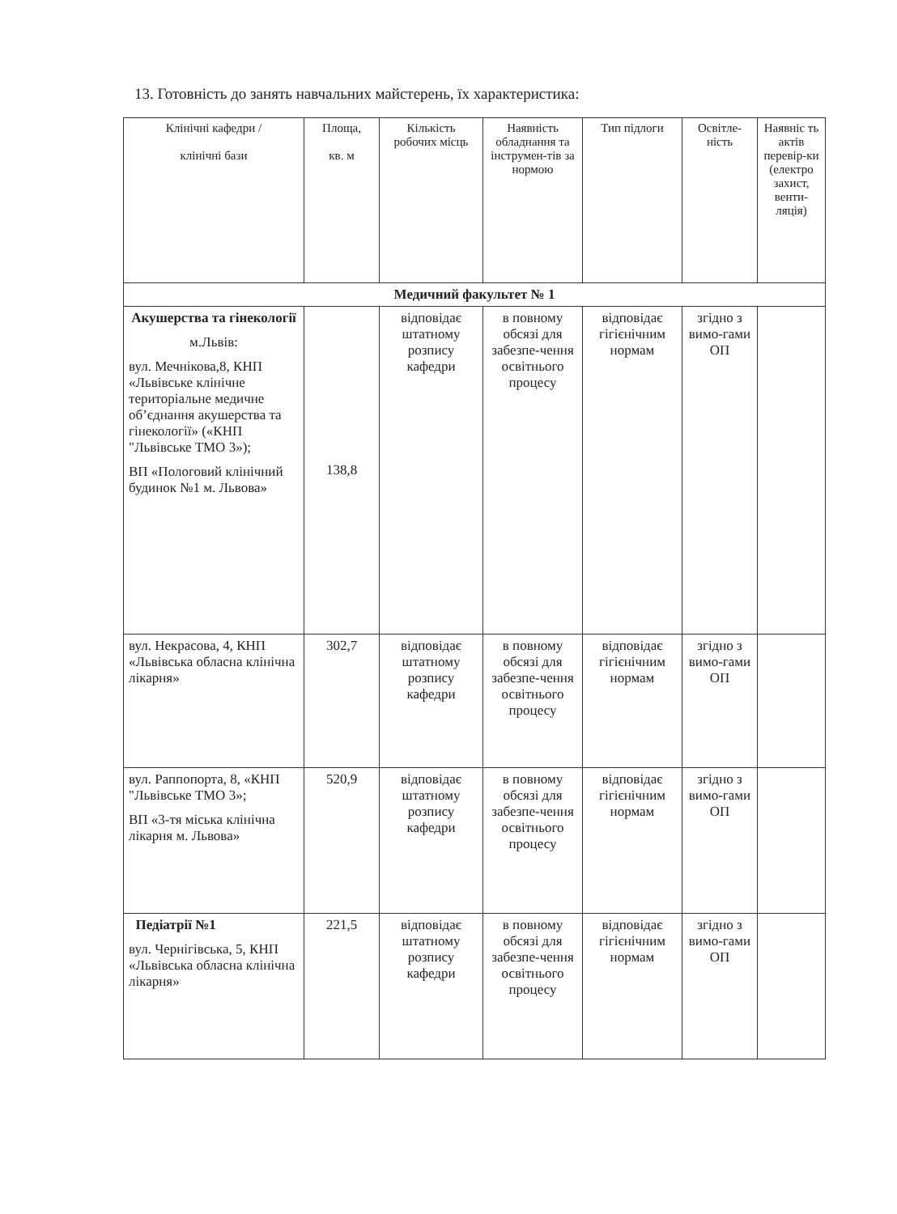13. Готовність до занять навчальних майстерень, їх характеристика:
| Клінічні кафедри / клінічні бази | Площа, кв. м | Кількість робочих місць | Наявність обладнання та інструмен-тів за нормою | Тип підлоги | Освітле-ність | Наявніс ть актів перевір-ки (електро захист, венти-ляція) |
| --- | --- | --- | --- | --- | --- | --- |
| Медичний факультет № 1 | | | | | | |
| Акушерства та гінекології м.Львів: вул. Мечнікова,8, КНП «Львівське клінічне територіальне медичне об’єднання акушерства та гінекології» («КНП "Львівське ТМО 3»); ВП «Пологовий клінічний будинок №1 м. Львова» | 138,8 | відповідає штатному розпису кафедри | в повному обсязі для забезпе-чення освітнього процесу | відповідає гігієнічним нормам | згідно з вимо-гами ОП | |
| вул. Некрасова, 4, КНП «Львівська обласна клінічна лікарня» | 302,7 | відповідає штатному розпису кафедри | в повному обсязі для забезпе-чення освітнього процесу | відповідає гігієнічним нормам | згідно з вимо-гами ОП | |
| вул. Раппопорта, 8, «КНП "Львівське ТМО 3»; ВП «3-тя міська клінічна лікарня м. Львова» | 520,9 | відповідає штатному розпису кафедри | в повному обсязі для забезпе-чення освітнього процесу | відповідає гігієнічним нормам | згідно з вимо-гами ОП | |
| Педіатрії №1 вул. Чернігівська, 5, КНП «Львівська обласна клінічна лікарня» | 221,5 | відповідає штатному розпису кафедри | в повному обсязі для забезпе-чення освітнього процесу | відповідає гігієнічним нормам | згідно з вимо-гами ОП | |